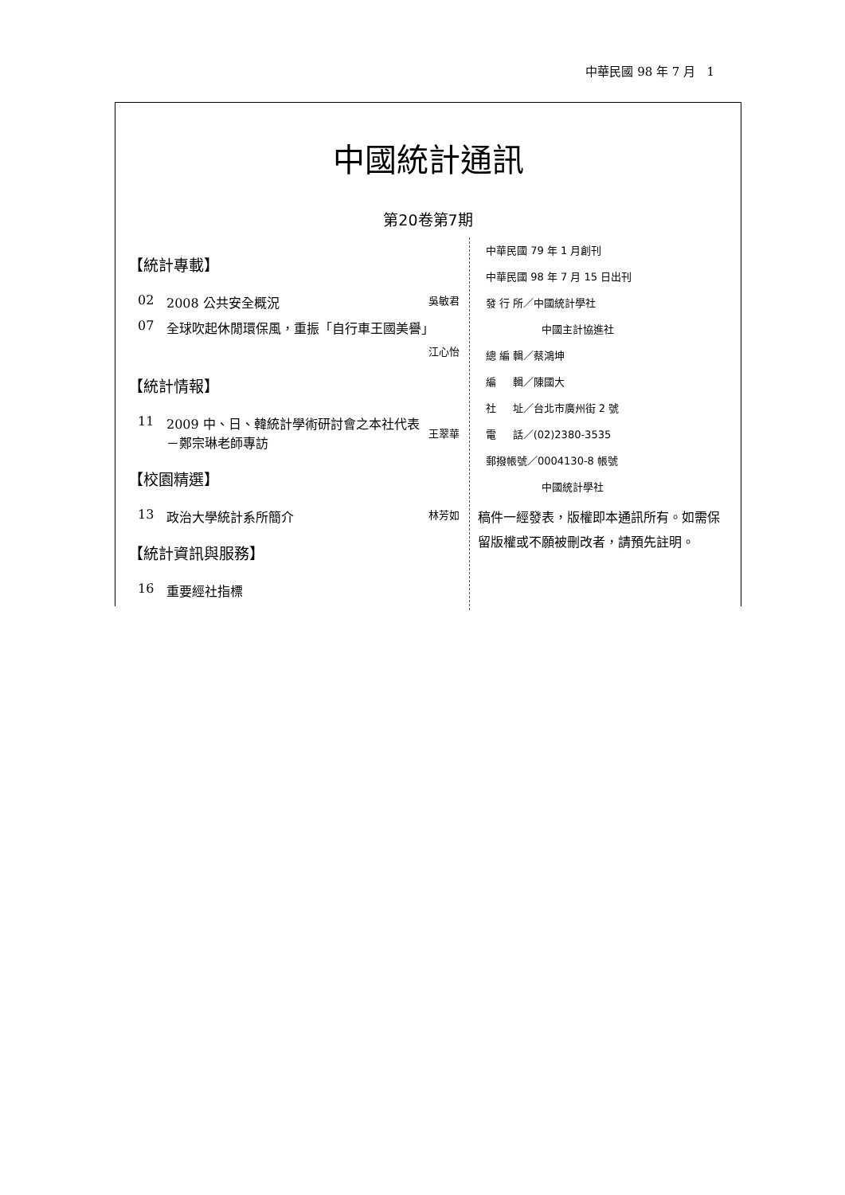中華民國 98 年 7 月 1
中國統計通訊
第20卷第7期
【統計專載】
02 2008 公共安全概況 吳敏君
07 全球吹起休閒環保風，重振「自行車王國美譽」
江心怡
【統計情報】
11 2009 中、日、韓統計學術研討會之本社代表
－鄭宗琳老師專訪
王翠華
【校園精選】
13 政治大學統計系所簡介 林芳如
【統計資訊與服務】
16 重要經社指標
中華民國 79 年 1 月創刊
中華民國 98 年 7 月 15 日出刊
發 行 所／中國統計學社
中國主計協進社
總 編 輯／蔡鴻坤
編 輯／陳國大
社 址／台北市廣州街 2 號
電 話／(02)2380-3535
郵撥帳號／0004130-8 帳號
中國統計學社
稿件一經發表，版權即本通訊所有。如需保留版權或不願被刪改者，請預先註明。